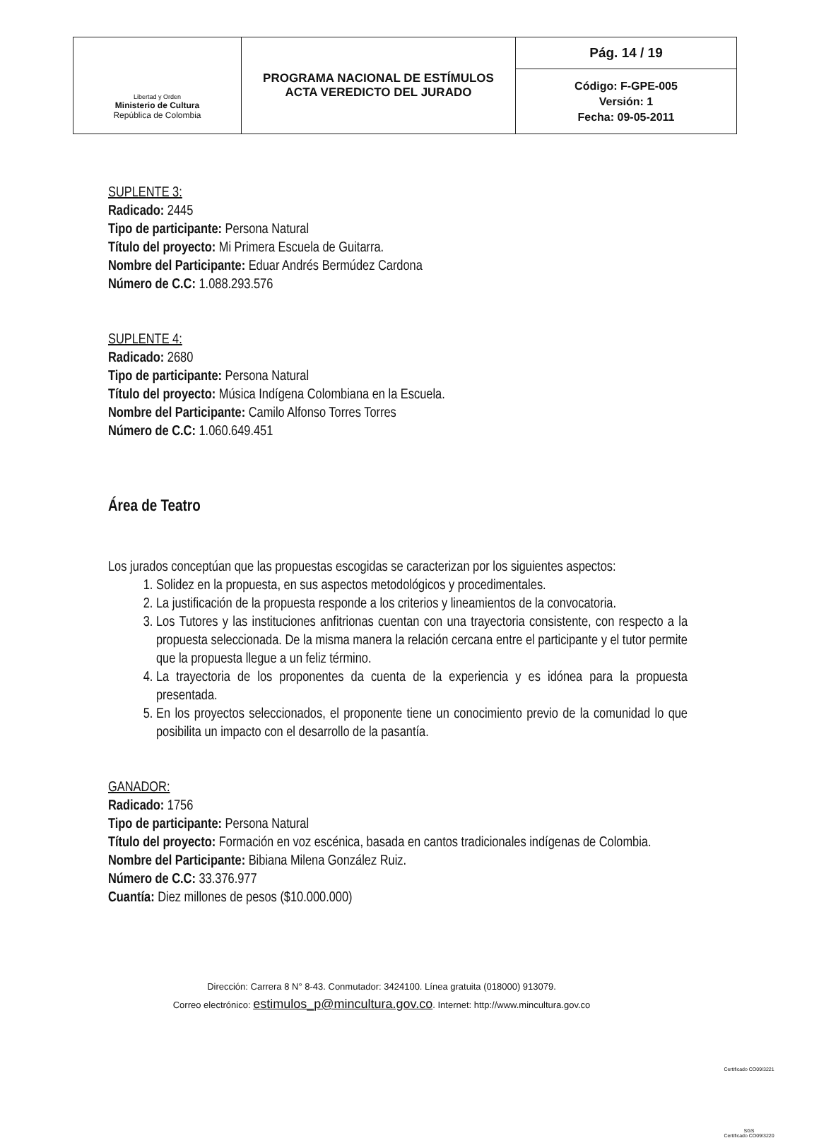| Libertad y Orden Ministerio de Cultura República de Colombia | PROGRAMA NACIONAL DE ESTÍMULOS ACTA VEREDICTO DEL JURADO | Pág. 14 / 19 |
| | | Código: F-GPE-005 Versión: 1 Fecha: 09-05-2011 |
SUPLENTE 3:
Radicado: 2445
Tipo de participante: Persona Natural
Título del proyecto: Mi Primera Escuela de Guitarra.
Nombre del Participante: Eduar Andrés Bermúdez Cardona
Número de C.C: 1.088.293.576
SUPLENTE 4:
Radicado: 2680
Tipo de participante: Persona Natural
Título del proyecto: Música Indígena Colombiana en la Escuela.
Nombre del Participante: Camilo Alfonso Torres Torres
Número de C.C: 1.060.649.451
Área de Teatro
Los jurados conceptúan que las propuestas escogidas se caracterizan por los siguientes aspectos:
1. Solidez en la propuesta, en sus aspectos metodológicos y procedimentales.
2. La justificación de la propuesta responde a los criterios y lineamientos de la convocatoria.
3. Los Tutores y las instituciones anfitrionas cuentan con una trayectoria consistente, con respecto a la propuesta seleccionada. De la misma manera la relación cercana entre el participante y el tutor permite que la propuesta llegue a un feliz término.
4. La trayectoria de los proponentes da cuenta de la experiencia y es idónea para la propuesta presentada.
5. En los proyectos seleccionados, el proponente tiene un conocimiento previo de la comunidad lo que posibilita un impacto con el desarrollo de la pasantía.
GANADOR:
Radicado: 1756
Tipo de participante: Persona Natural
Título del proyecto: Formación en voz escénica, basada en cantos tradicionales indígenas de Colombia.
Nombre del Participante: Bibiana Milena González Ruiz.
Número de C.C: 33.376.977
Cuantía: Diez millones de pesos ($10.000.000)
Dirección: Carrera 8 N° 8-43. Conmutador: 3424100. Línea gratuita (018000) 913079.
Correo electrónico: estimulos_p@mincultura.gov.co. Internet: http://www.mincultura.gov.co
Certificado CO09/3221
SGS
Certificado CO09/3220